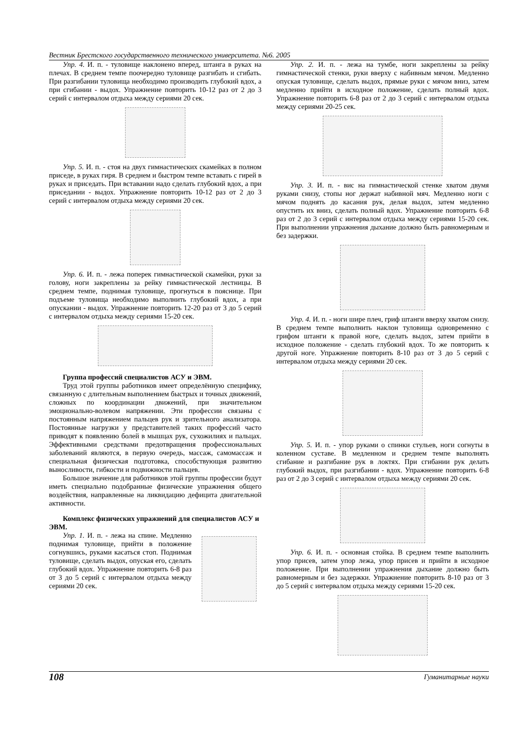Вестник Брестского государственного технического университета. №6. 2005
Упр. 4. И. п. - туловище наклонено вперед, штанга в руках на плечах. В среднем темпе поочередно туловище разгибать и сгибать. При разгибании туловища необходимо производить глубокий вдох, а при сгибании - выдох. Упражнение повторить 10-12 раз от 2 до 3 серий с интервалом отдыха между сериями 20 сек.
Упр. 5. И. п. - стоя на двух гимнастических скамейках в полном приседе, в руках гиря. В среднем и быстром темпе вставать с гирей в руках и приседать. При вставании надо сделать глубокий вдох, а при приседании - выдох. Упражнение повторить 10-12 раз от 2 до 3 серий с интервалом отдыха между сериями 20 сек.
Упр. 6. И. п. - лежа поперек гимнастической скамейки, руки за голову, ноги закреплены за рейку гимнастической лестницы. В среднем темпе, поднимая туловище, прогнуться в пояснице. При подъеме туловища необходимо выполнить глубокий вдох, а при опускании - выдох. Упражнение повторить 12-20 раз от 3 до 5 серий с интервалом отдыха между сериями 15-20 сек.
Группа профессий специалистов АСУ и ЭВМ.
Труд этой группы работников имеет определённую специфику, связанную с длительным выполнением быстрых и точных движений, сложных по координации движений, при значительном эмоционально-волевом напряжении. Эти профессии связаны с постоянным напряжением пальцев рук и зрительного анализатора. Постоянные нагрузки у представителей таких профессий часто приводят к появлению болей в мышцах рук, сухожилиях и пальцах. Эффективными средствами предотвращения профессиональных заболеваний являются, в первую очередь, массаж, самомассаж и специальная физическая подготовка, способствующая развитию выносливости, гибкости и подвижности пальцев.
Большое значение для работников этой группы профессии будут иметь специально подобранные физические упражнения общего воздействия, направленные на ликвидацию дефицита двигательной активности.
Комплекс физических упражнений для специалистов АСУ и ЭВМ.
Упр. 1. И. п. - лежа на спине. Медленно поднимая туловище, прийти в положение согнувшись, руками касаться стоп. Поднимая туловище, сделать выдох, опуская его, сделать глубокий вдох. Упражнение повторить 6-8 раз от 3 до 5 серий с интервалом отдыха между сериями 20 сек.
Упр. 2. И. п. - лежа на тумбе, ноги закреплены за рейку гимнастической стенки, руки вверху с набивным мячом. Медленно опуская туловище, сделать выдох, прямые руки с мячом вниз, затем медленно прийти в исходное положение, сделать полный вдох. Упражнение повторить 6-8 раз от 2 до 3 серий с интервалом отдыха между сериями 20-25 сек.
Упр. 3. И. п. - вис на гимнастической стенке хватом двумя руками снизу, стопы ног держат набивной мяч. Медленно ноги с мячом поднять до касания рук, делая выдох, затем медленно опустить их вниз, сделать полный вдох. Упражнение повторить 6-8 раз от 2 до 3 серий с интервалом отдыха между сериями 15-20 сек. При выполнении упражнения дыхание должно быть равномерным и без задержки.
Упр. 4. И. п. - ноги шире плеч, гриф штанги вверху хватом снизу. В среднем темпе выполнить наклон туловища одновременно с грифом штанги к правой ноге, сделать выдох, затем прийти в исходное положение - сделать глубокий вдох. То же повторить к другой ноге. Упражнение повторить 8-10 раз от 3 до 5 серий с интервалом отдыха между сериями 20 сек.
Упр. 5. И. п. - упор руками о спинки стульев, ноги согнуты в коленном суставе. В медленном и среднем темпе выполнять сгибание и разгибание рук в локтях. При сгибании рук делать глубокий выдох, при разгибании - вдох. Упражнение повторить 6-8 раз от 2 до 3 серий с интервалом отдыха между сериями 20 сек.
Упр. 6. И. п. - основная стойка. В среднем темпе выполнить упор присев, затем упор лежа, упор присев и прийти в исходное положение. При выполнении упражнения дыхание должно быть равномерным и без задержки. Упражнение повторить 8-10 раз от 3 до 5 серий с интервалом отдыха между сериями 15-20 сек.
108 Гуманитарные науки